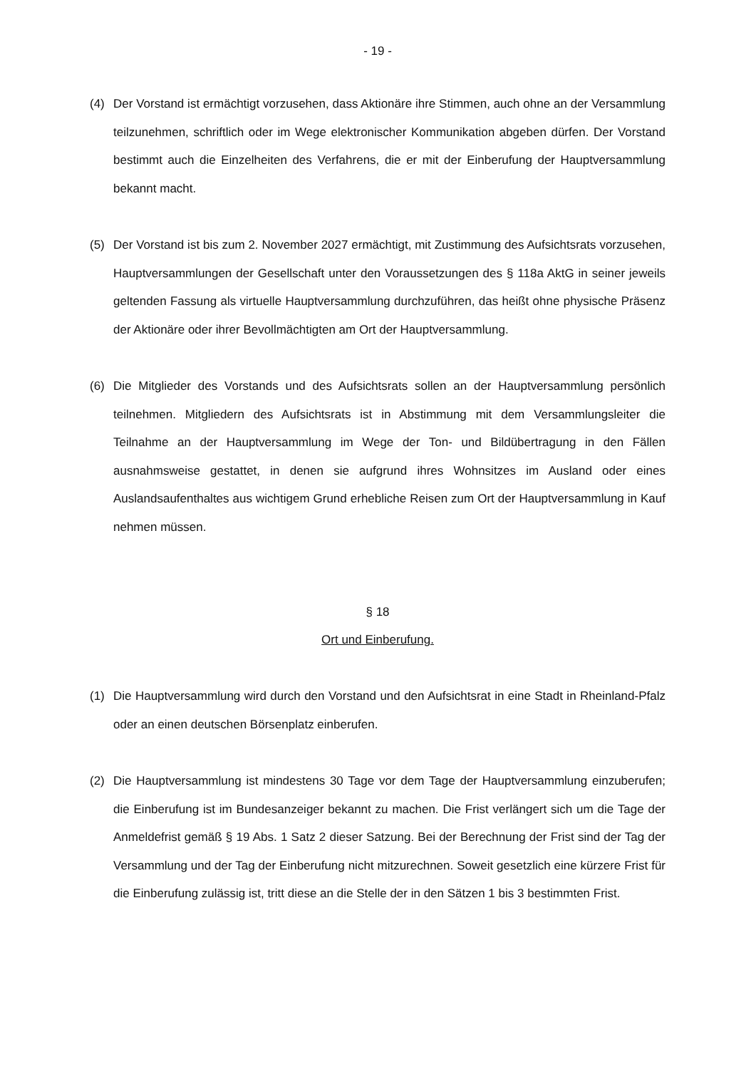- 19 -
(4) Der Vorstand ist ermächtigt vorzusehen, dass Aktionäre ihre Stimmen, auch ohne an der Versammlung teilzunehmen, schriftlich oder im Wege elektronischer Kommunikation abgeben dürfen. Der Vorstand bestimmt auch die Einzelheiten des Verfahrens, die er mit der Einberufung der Hauptversammlung bekannt macht.
(5) Der Vorstand ist bis zum 2. November 2027 ermächtigt, mit Zustimmung des Aufsichtsrats vorzusehen, Hauptversammlungen der Gesellschaft unter den Voraussetzungen des § 118a AktG in seiner jeweils geltenden Fassung als virtuelle Hauptversammlung durchzuführen, das heißt ohne physische Präsenz der Aktionäre oder ihrer Bevollmächtigten am Ort der Hauptversammlung.
(6) Die Mitglieder des Vorstands und des Aufsichtsrats sollen an der Hauptversammlung persönlich teilnehmen. Mitgliedern des Aufsichtsrats ist in Abstimmung mit dem Versammlungsleiter die Teilnahme an der Hauptversammlung im Wege der Ton- und Bildübertragung in den Fällen ausnahmsweise gestattet, in denen sie aufgrund ihres Wohnsitzes im Ausland oder eines Auslandsaufenthaltes aus wichtigem Grund erhebliche Reisen zum Ort der Hauptversammlung in Kauf nehmen müssen.
§ 18
Ort und Einberufung.
(1) Die Hauptversammlung wird durch den Vorstand und den Aufsichtsrat in eine Stadt in Rheinland-Pfalz oder an einen deutschen Börsenplatz einberufen.
(2) Die Hauptversammlung ist mindestens 30 Tage vor dem Tage der Hauptversammlung einzuberufen; die Einberufung ist im Bundesanzeiger bekannt zu machen. Die Frist verlängert sich um die Tage der Anmeldefrist gemäß § 19 Abs. 1 Satz 2 dieser Satzung. Bei der Berechnung der Frist sind der Tag der Versammlung und der Tag der Einberufung nicht mitzurechnen. Soweit gesetzlich eine kürzere Frist für die Einberufung zulässig ist, tritt diese an die Stelle der in den Sätzen 1 bis 3 bestimmten Frist.